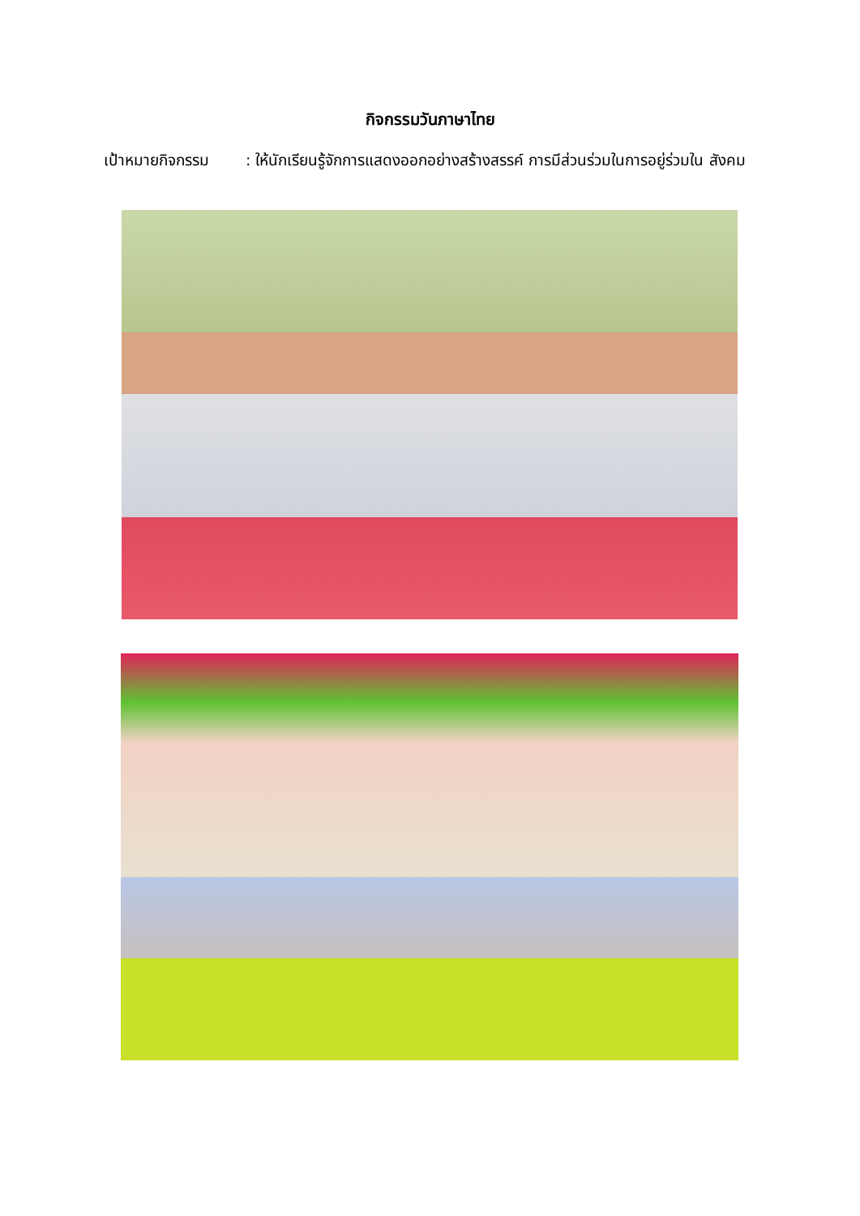กิจกรรมวันภาษาไทย
เป้าหมายกิจกรรม : ให้นักเรียนรู้จักการแสดงออกอย่างสร้างสรรค์ การมีส่วนร่วมในการอยู่ร่วมใน สังคม